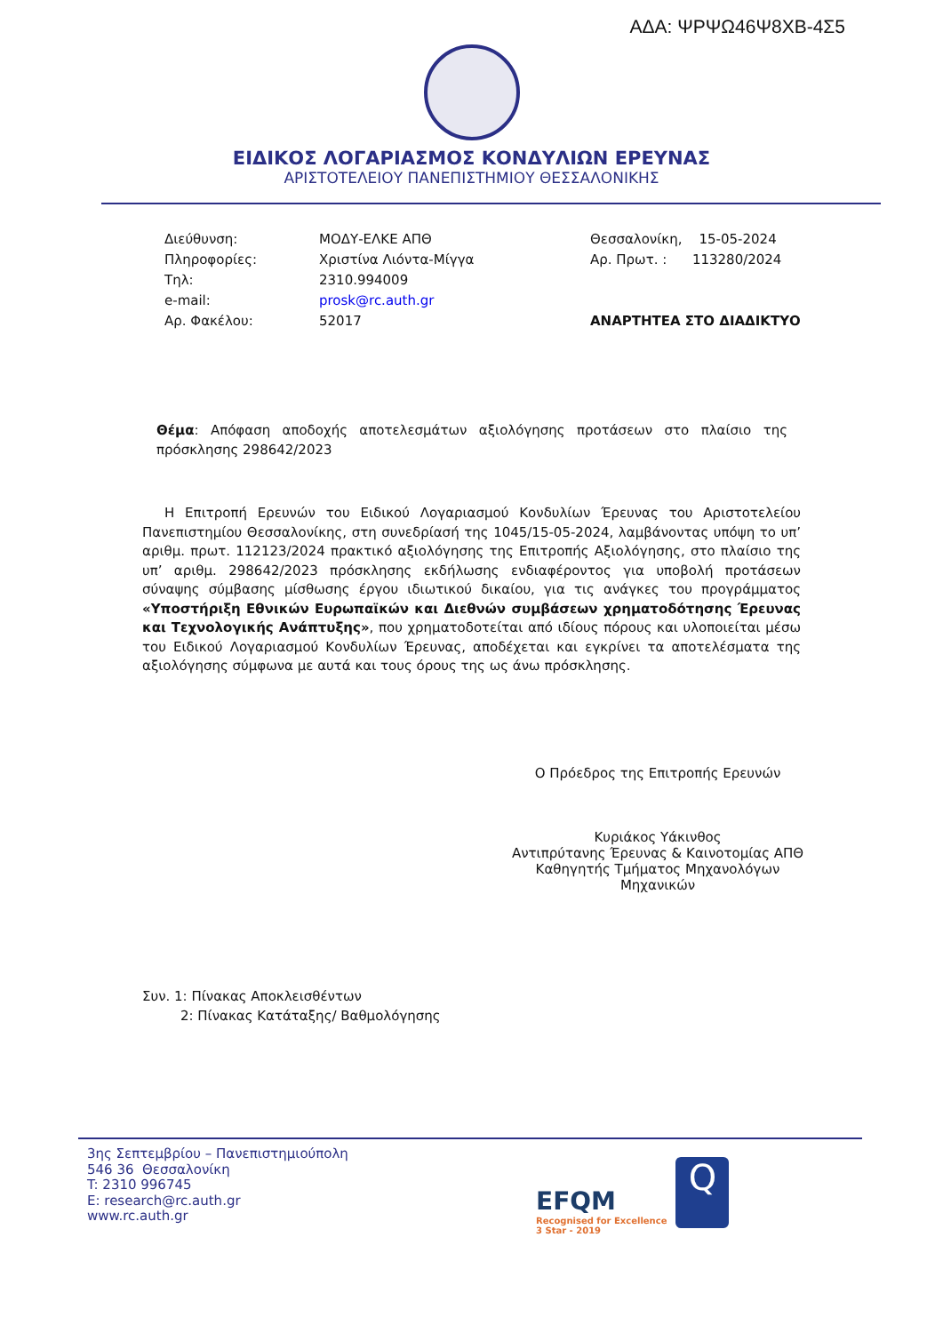ΑΔΑ: ΨΡΨΩ46Ψ8ΧΒ-4Σ5
ΕΙΔΙΚΟΣ ΛΟΓΑΡΙΑΣΜΟΣ ΚΟΝΔΥΛΙΩΝ ΕΡΕΥΝΑΣ
ΑΡΙΣΤΟΤΕΛΕΙΟΥ ΠΑΝΕΠΙΣΤΗΜΙΟΥ ΘΕΣΣΑΛΟΝΙΚΗΣ
Διεύθυνση:
Πληροφορίες:
Τηλ:
e-mail:
Αρ. Φακέλου:
ΜΟΔΥ-ΕΛΚΕ ΑΠΘ
Χριστίνα Λιόντα-Μίγγα
2310.994009
prosk@rc.auth.gr
52017
Θεσσαλονίκη, 15-05-2024
Αρ. Πρωτ. : 113280/2024
ΑΝΑΡΤΗΤΕΑ ΣΤΟ ΔΙΑΔΙΚΤΥΟ
Θέμα: Απόφαση αποδοχής αποτελεσμάτων αξιολόγησης προτάσεων στο πλαίσιο της πρόσκλησης 298642/2023
Η Επιτροπή Ερευνών του Ειδικού Λογαριασμού Κονδυλίων Έρευνας του Αριστοτελείου Πανεπιστημίου Θεσσαλονίκης, στη συνεδρίασή της 1045/15-05-2024, λαμβάνοντας υπόψη το υπ’ αριθμ. πρωτ. 112123/2024 πρακτικό αξιολόγησης της Επιτροπής Αξιολόγησης, στο πλαίσιο της υπ’ αριθμ. 298642/2023 πρόσκλησης εκδήλωσης ενδιαφέροντος για υποβολή προτάσεων σύναψης σύμβασης μίσθωσης έργου ιδιωτικού δικαίου, για τις ανάγκες του προγράμματος «Υποστήριξη Εθνικών Ευρωπαϊκών και Διεθνών συμβάσεων χρηματοδότησης Έρευνας και Τεχνολογικής Ανάπτυξης», που χρηματοδοτείται από ιδίους πόρους και υλοποιείται μέσω του Ειδικού Λογαριασμού Κονδυλίων Έρευνας, αποδέχεται και εγκρίνει τα αποτελέσματα της αξιολόγησης σύμφωνα με αυτά και τους όρους της ως άνω πρόσκλησης.
Ο Πρόεδρος της Επιτροπής Ερευνών
Κυριάκος Υάκινθος
Αντιπρύτανης Έρευνας & Καινοτομίας ΑΠΘ
Καθηγητής Τμήματος Μηχανολόγων Μηχανικών
Συν. 1: Πίνακας Αποκλεισθέντων
2: Πίνακας Κατάταξης/ Βαθμολόγησης
3ης Σεπτεμβρίου – Πανεπιστημιούπολη
546 36 Θεσσαλονίκη
T: 2310 996745
E: research@rc.auth.gr
www.rc.auth.gr
EFQM
Recognised for Excellence
3 Star - 2019
Q